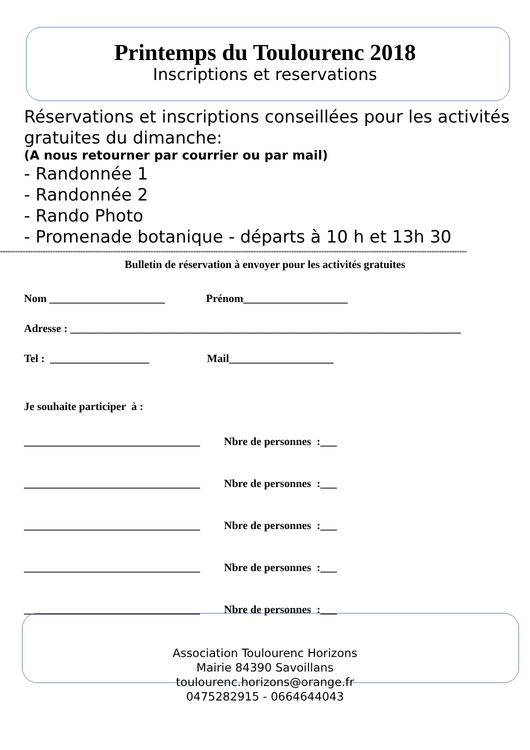Printemps du Toulourenc 2018
Inscriptions et reservations
Réservations et inscriptions conseillées pour les activités gratuites du dimanche:
(A nous retourner par courrier ou par mail)
- Randonnée 1
- Randonnée 2
- Rando Photo
- Promenade botanique - départs à 10 h et 13h 30
==========================================================================================================================================================================================
Bulletin de réservation à envoyer pour les activités gratuites
Nom _____________________ Prénom___________________
Adresse : _______________________________________________________________________
Tel : __________________ Mail___________________
Je souhaite participer à :
________________________________ Nbre de personnes :___
________________________________ Nbre de personnes :___
________________________________ Nbre de personnes :___
________________________________ Nbre de personnes :___
________________________________ Nbre de personnes :___
Association Toulourenc Horizons
Mairie 84390 Savoillans
toulourenc.horizons@orange.fr
0475282915 - 0664644043